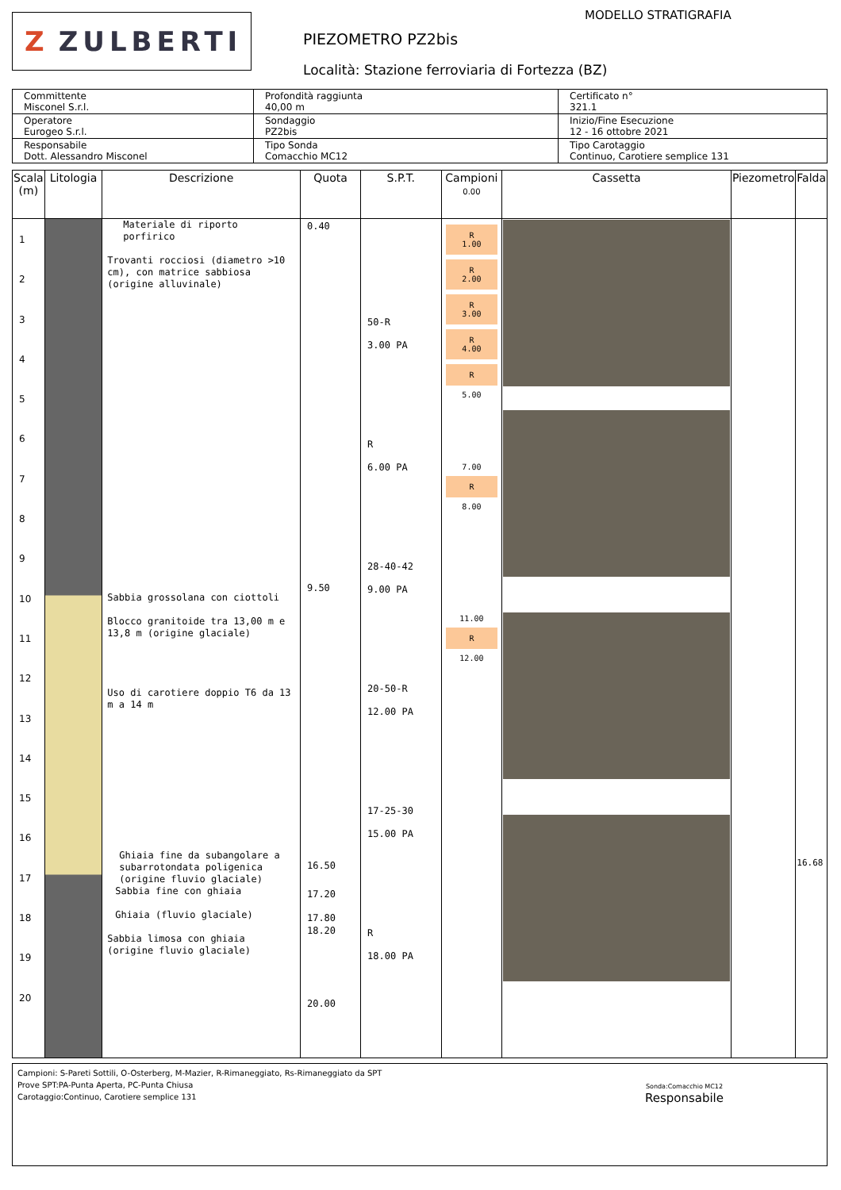Z ZULBERTI
MODELLO STRATIGRAFIA
PIEZOMETRO PZ2bis
Località: Stazione ferroviaria di Fortezza (BZ)
| Committente Misconel S.r.l. | Profondità raggiunta 40,00 m | Certificato n° 321.1 |
| Operatore Eurogeo S.r.l. | Sondaggio PZ2bis | Inizio/Fine Esecuzione 12 - 16 ottobre 2021 |
| Responsabile Dott. Alessandro Misconel | Tipo Sonda Comacchio MC12 | Tipo Carotaggio Continuo, Carotiere semplice 131 |
| Scala (m) | Litologia | Descrizione | Quota | S.P.T. | Campioni 0.00 | Cassetta | Piezometro | Falda |
| --- | --- | --- | --- | --- | --- | --- | --- | --- |
| 1 2 3 4 5 6 7 8 9 10 11 12 13 14 15 16 17 18 19 20 | | Materiale di riporto porfirico Trovanti rocciosi (diametro >10 cm), con matrice sabbiosa (origine alluvinale) Sabbia grossolana con ciottoli Blocco granitoide tra 13,00 m e 13,8 m (origine glaciale) Uso di carotiere doppio T6 da 13 m a 14 m Ghiaia fine da subangolare a subarrotondata poligenica (origine fluvio glaciale) Sabbia fine con ghiaia Ghiaia (fluvio glaciale) Sabbia limosa con ghiaia (origine fluvio glaciale) | 0.40 9.50 16.50 17.20 17.80 18.20 20.00 | 50-R 3.00 PA R 6.00 PA 28-40-42 9.00 PA 20-50-R 12.00 PA 17-25-30 15.00 PA R 18.00 PA | R 1.00 R 2.00 R 3.00 R 4.00 R 5.00 7.00 R 8.00 11.00 R 12.00 | | | 16.68 |
Campioni: S-Pareti Sottili, O-Osterberg, M-Mazier, R-Rimaneggiato, Rs-Rimaneggiato da SPT
Prove SPT:PA-Punta Aperta, PC-Punta Chiusa
Carotaggio:Continuo, Carotiere semplice 131
Sonda:Comacchio MC12
Responsabile